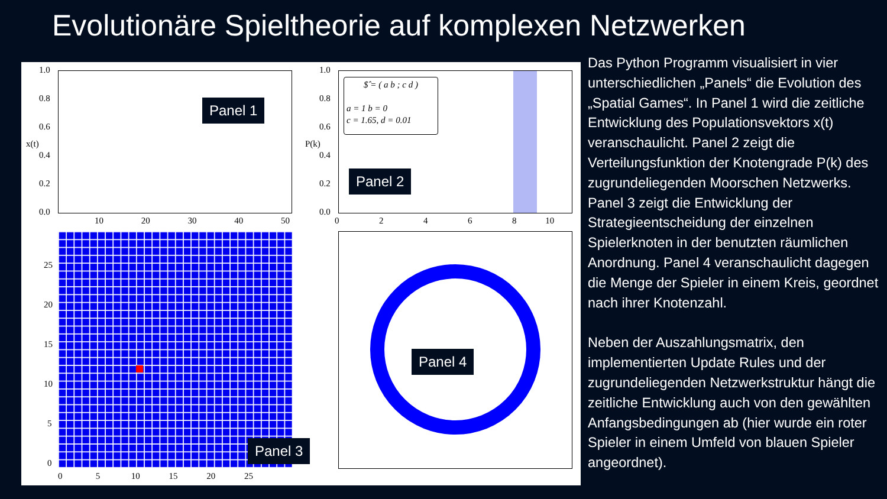Evolutionäre Spieltheorie auf komplexen Netzwerken
1.0
0.8
0.6
0.4
0.2
0.0
x(t)
10 20 30 40 50
Panel 1
1.0
0.8
0.6
0.4
0.2
0.0
P(k)
0 2 4 6 8 10
$̂ = ( a b ; c d )
a = 1 b = 0
c = 1.65, d = 0.01
Panel 2
25
20
15
10
5
0
0 5 10 15 20 25
Panel 3
Panel 4
Das Python Programm visualisiert in vier unterschiedlichen „Panels“ die Evolution des „Spatial Games“. In Panel 1 wird die zeitliche Entwicklung des Populationsvektors x(t) veranschaulicht. Panel 2 zeigt die Verteilungsfunktion der Knotengrade P(k) des zugrundeliegenden Moorschen Netzwerks. Panel 3 zeigt die Entwicklung der Strategieentscheidung der einzelnen Spielerknoten in der benutzten räumlichen Anordnung. Panel 4 veranschaulicht dagegen die Menge der Spieler in einem Kreis, geordnet nach ihrer Knotenzahl.
Neben der Auszahlungsmatrix, den implementierten Update Rules und der zugrundeliegenden Netzwerkstruktur hängt die zeitliche Entwicklung auch von den gewählten Anfangsbedingungen ab (hier wurde ein roter Spieler in einem Umfeld von blauen Spieler angeordnet).